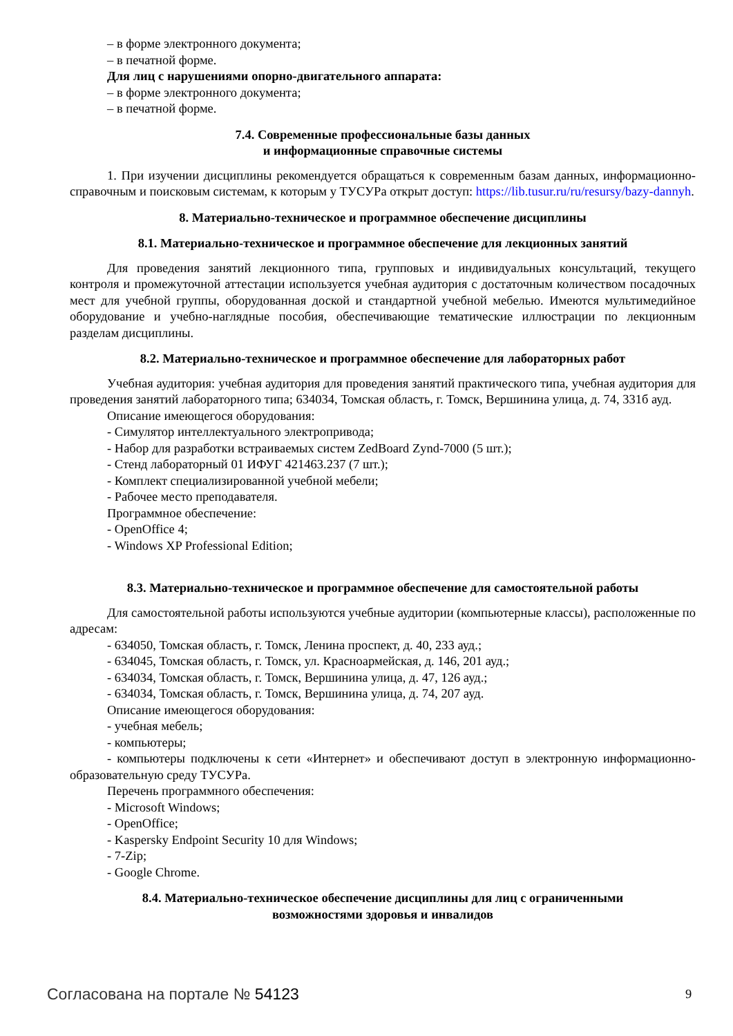– в форме электронного документа;
– в печатной форме.
Для лиц с нарушениями опорно-двигательного аппарата:
– в форме электронного документа;
– в печатной форме.
7.4. Современные профессиональные базы данных
и информационные справочные системы
1. При изучении дисциплины рекомендуется обращаться к современным базам данных, информационно-справочным и поисковым системам, к которым у ТУСУРа открыт доступ: https://lib.tusur.ru/ru/resursy/bazy-dannyh.
8. Материально-техническое и программное обеспечение дисциплины
8.1. Материально-техническое и программное обеспечение для лекционных занятий
Для проведения занятий лекционного типа, групповых и индивидуальных консультаций, текущего контроля и промежуточной аттестации используется учебная аудитория с достаточным количеством посадочных мест для учебной группы, оборудованная доской и стандартной учебной мебелью. Имеются мультимедийное оборудование и учебно-наглядные пособия, обеспечивающие тематические иллюстрации по лекционным разделам дисциплины.
8.2. Материально-техническое и программное обеспечение для лабораторных работ
Учебная аудитория: учебная аудитория для проведения занятий практического типа, учебная аудитория для проведения занятий лабораторного типа; 634034, Томская область, г. Томск, Вершинина улица, д. 74, 331б ауд.
Описание имеющегося оборудования:
- Симулятор интеллектуального электропривода;
- Набор для разработки встраиваемых систем ZedBoard Zynd-7000 (5 шт.);
- Стенд лабораторный 01 ИФУГ 421463.237 (7 шт.);
- Комплект специализированной учебной мебели;
- Рабочее место преподавателя.
Программное обеспечение:
- OpenOffice 4;
- Windows XP Professional Edition;
8.3. Материально-техническое и программное обеспечение для самостоятельной работы
Для самостоятельной работы используются учебные аудитории (компьютерные классы), расположенные по адресам:
- 634050, Томская область, г. Томск, Ленина проспект, д. 40, 233 ауд.;
- 634045, Томская область, г. Томск, ул. Красноармейская, д. 146, 201 ауд.;
- 634034, Томская область, г. Томск, Вершинина улица, д. 47, 126 ауд.;
- 634034, Томская область, г. Томск, Вершинина улица, д. 74, 207 ауд.
Описание имеющегося оборудования:
- учебная мебель;
- компьютеры;
- компьютеры подключены к сети «Интернет» и обеспечивают доступ в электронную информационно-образовательную среду ТУСУРа.
Перечень программного обеспечения:
- Microsoft Windows;
- OpenOffice;
- Kaspersky Endpoint Security 10 для Windows;
- 7-Zip;
- Google Chrome.
8.4. Материально-техническое обеспечение дисциплины для лиц с ограниченными
возможностями здоровья и инвалидов
Согласована на портале № 54123 9